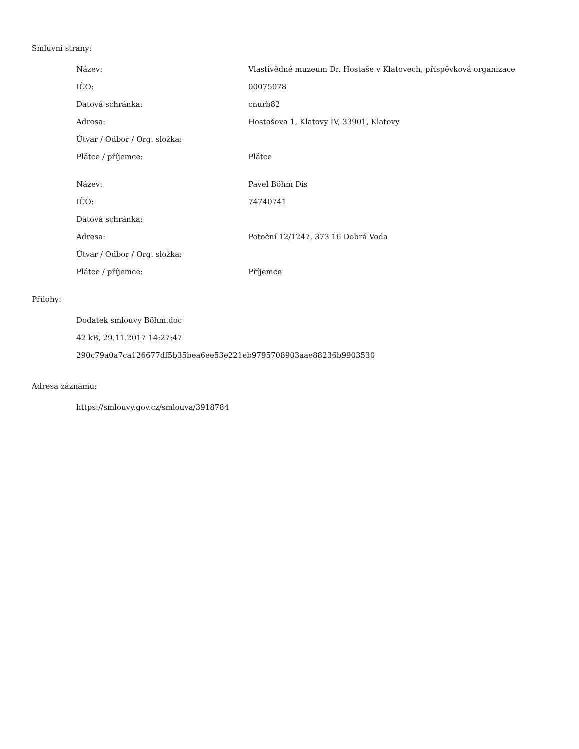Smluvní strany:
| Název: | Vlastivědné muzeum Dr. Hostaše v Klatovech, příspěvková organizace |
| IČO: | 00075078 |
| Datová schránka: | cnurb82 |
| Adresa: | Hostašova 1, Klatovy IV, 33901, Klatovy |
| Útvar / Odbor / Org. složka: | |
| Plátce / příjemce: | Plátce |
| Název: | Pavel Böhm Dis |
| IČO: | 74740741 |
| Datová schránka: | |
| Adresa: | Potoční 12/1247, 373 16 Dobrá Voda |
| Útvar / Odbor / Org. složka: | |
| Plátce / příjemce: | Příjemce |
Přílohy:
Dodatek smlouvy Böhm.doc
42 kB, 29.11.2017 14:27:47
290c79a0a7ca126677df5b35bea6ee53e221eb9795708903aae88236b9903530
Adresa záznamu:
https://smlouvy.gov.cz/smlouva/3918784